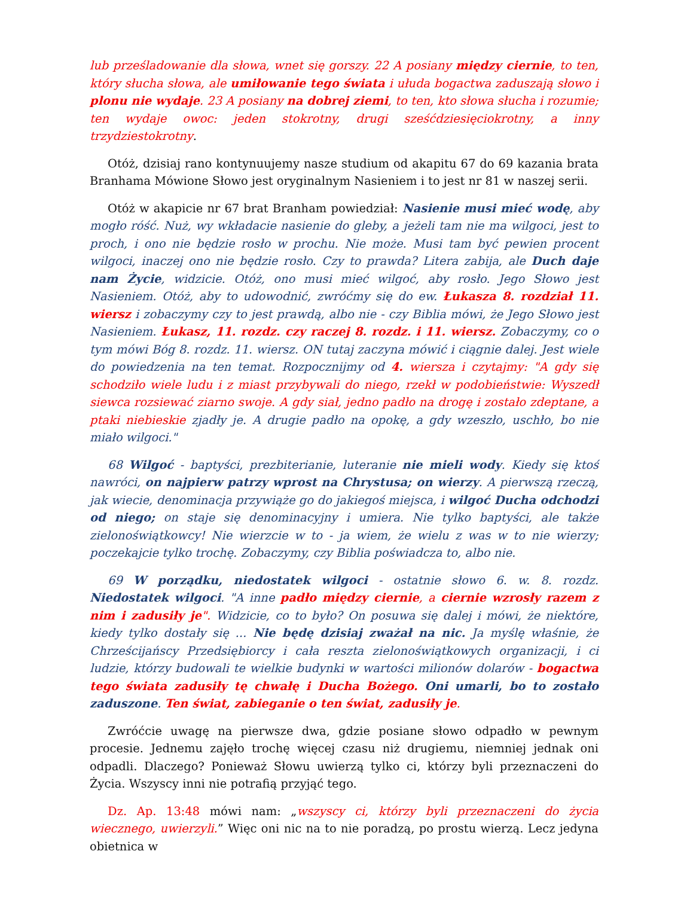lub prześladowanie dla słowa, wnet się gorszy. 22 A posiany między ciernie, to ten, który słucha słowa, ale umiłowanie tego świata i ułuda bogactwa zaduszają słowo i plonu nie wydaje. 23 A posiany na dobrej ziemi, to ten, kto słowa słucha i rozumie; ten wydaje owoc: jeden stokrotny, drugi sześćdziesięciokrotny, a inny trzydziestokrotny.
Otóż, dzisiaj rano kontynuujemy nasze studium od akapitu 67 do 69 kazania brata Branhama Mówione Słowo jest oryginalnym Nasieniem i to jest nr 81 w naszej serii.
Otóż w akapicie nr 67 brat Branham powiedział: Nasienie musi mieć wodę, aby mogło róść. Nuż, wy wkładacie nasienie do gleby, a jeżeli tam nie ma wilgoci, jest to proch, i ono nie będzie rosło w prochu. Nie może. Musi tam być pewien procent wilgoci, inaczej ono nie będzie rosło. Czy to prawda? Litera zabija, ale Duch daje nam Życie, widzicie. Otóż, ono musi mieć wilgoć, aby rosło. Jego Słowo jest Nasieniem. Otóż, aby to udowodnić, zwróćmy się do ew. Łukasza 8. rozdział 11. wiersz i zobaczymy czy to jest prawdą, albo nie - czy Biblia mówi, że Jego Słowo jest Nasieniem. Łukasz, 11. rozdz. czy raczej 8. rozdz. i 11. wiersz. Zobaczymy, co o tym mówi Bóg 8. rozdz. 11. wiersz. ON tutaj zaczyna mówić i ciągnie dalej. Jest wiele do powiedzenia na ten temat. Rozpocznijmy od 4. wiersza i czytajmy: "A gdy się schodziło wiele ludu i z miast przybywali do niego, rzekł w podobieństwie: Wyszedł siewca rozsiewać ziarno swoje. A gdy siał, jedno padło na drogę i zostało zdeptane, a ptaki niebieskie zjadły je. A drugie padło na opokę, a gdy wzeszło, uschło, bo nie miało wilgoci."
68 Wilgoć - baptyści, prezbiterianie, luteranie nie mieli wody. Kiedy się ktoś nawróci, on najpierw patrzy wprost na Chrystusa; on wierzy. A pierwszą rzeczą, jak wiecie, denominacja przywiąże go do jakiegoś miejsca, i wilgoć Ducha odchodzi od niego; on staje się denominacyjny i umiera. Nie tylko baptyści, ale także zielonoświątkowcy! Nie wierzcie w to - ja wiem, że wielu z was w to nie wierzy; poczekajcie tylko trochę. Zobaczymy, czy Biblia poświadcza to, albo nie.
69 W porządku, niedostatek wilgoci - ostatnie słowo 6. w. 8. rozdz. Niedostatek wilgoci. "A inne padło między ciernie, a ciernie wzrosły razem z nim i zadusiły je". Widzicie, co to było? On posuwa się dalej i mówi, że niektóre, kiedy tylko dostały się ... Nie będę dzisiaj zważał na nic. Ja myślę właśnie, że Chrześcijańscy Przedsiębiorcy i cała reszta zielonoświątkowych organizacji, i ci ludzie, którzy budowali te wielkie budynki w wartości milionów dolarów - bogactwa tego świata zadusiły tę chwałę i Ducha Bożego. Oni umarli, bo to zostało zaduszone. Ten świat, zabieganie o ten świat, zadusiły je.
Zwróćcie uwagę na pierwsze dwa, gdzie posiane słowo odpadło w pewnym procesie. Jednemu zajęło trochę więcej czasu niż drugiemu, niemniej jednak oni odpadli. Dlaczego? Ponieważ Słowu uwierzą tylko ci, którzy byli przeznaczeni do Życia. Wszyscy inni nie potrafią przyjąć tego.
Dz. Ap. 13:48 mówi nam: „wszyscy ci, którzy byli przeznaczeni do życia wiecznego, uwierzyli.” Więc oni nic na to nie poradzą, po prostu wierzą. Lecz jedyna obietnica w